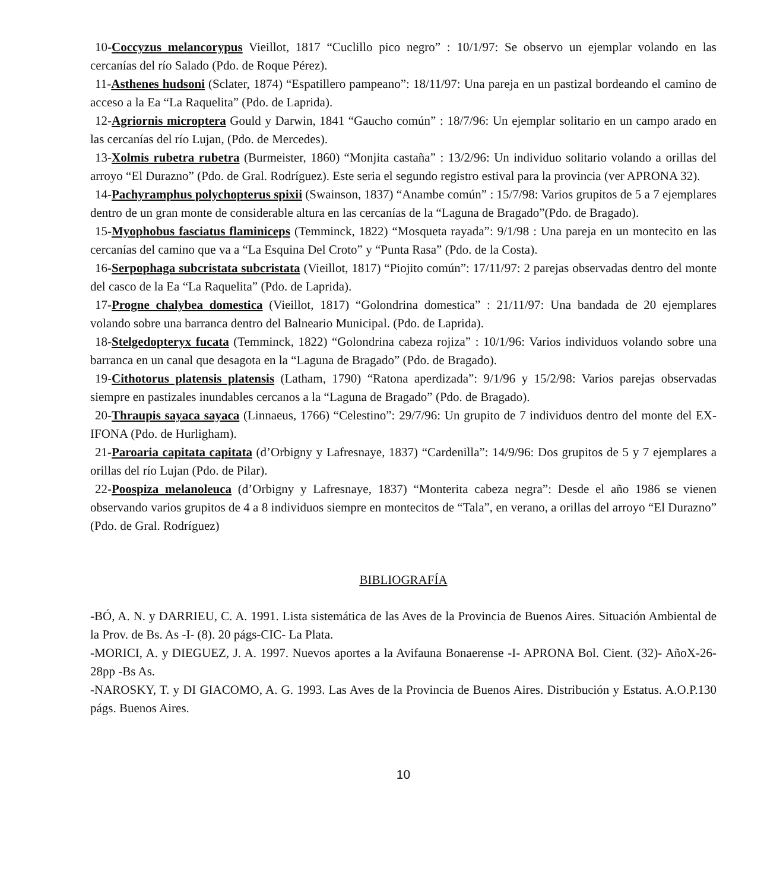10-Coccyzus melancorypus Vieillot, 1817 “Cuclillo pico negro” : 10/1/97: Se observo un ejemplar volando en las cercanías del río Salado (Pdo. de Roque Pérez).
11-Asthenes hudsoni (Sclater, 1874) “Espatillero pampeano”: 18/11/97: Una pareja en un pastizal bordeando el camino de acceso a la Ea “La Raquelita” (Pdo. de Laprida).
12-Agriornis microptera Gould y Darwin, 1841 “Gaucho común” : 18/7/96: Un ejemplar solitario en un campo arado en las cercanías del río Lujan, (Pdo. de Mercedes).
13-Xolmis rubetra rubetra (Burmeister, 1860) “Monjita castaña” : 13/2/96: Un individuo solitario volando a orillas del arroyo “El Durazno” (Pdo. de Gral. Rodríguez). Este seria el segundo registro estival para la provincia (ver APRONA 32).
14-Pachyramphus polychopterus spixii (Swainson, 1837) “Anambe común” : 15/7/98: Varios grupitos de 5 a 7 ejemplares dentro de un gran monte de considerable altura en las cercanías de la “Laguna de Bragado”(Pdo. de Bragado).
15-Myophobus fasciatus flaminiceps (Temminck, 1822) “Mosqueta rayada”: 9/1/98 : Una pareja en un montecito en las cercanías del camino que va a “La Esquina Del Croto” y “Punta Rasa” (Pdo. de la Costa).
16-Serpophaga subcristata subcristata (Vieillot, 1817) “Piojito común”: 17/11/97: 2 parejas observadas dentro del monte del casco de la Ea “La Raquelita” (Pdo. de Laprida).
17-Progne chalybea domestica (Vieillot, 1817) “Golondrina domestica” : 21/11/97: Una bandada de 20 ejemplares volando sobre una barranca dentro del Balneario Municipal. (Pdo. de Laprida).
18-Stelgedopteryx fucata (Temminck, 1822) “Golondrina cabeza rojiza” : 10/1/96: Varios individuos volando sobre una barranca en un canal que desagota en la “Laguna de Bragado” (Pdo. de Bragado).
19-Cithotorus platensis platensis (Latham, 1790) “Ratona aperdizada”: 9/1/96 y 15/2/98: Varios parejas observadas siempre en pastizales inundables cercanos a la “Laguna de Bragado” (Pdo. de Bragado).
20-Thraupis sayaca sayaca (Linnaeus, 1766) “Celestino”: 29/7/96: Un grupito de 7 individuos dentro del monte del EX-IFONA (Pdo. de Hurligham).
21-Paroaria capitata capitata (d’Orbigny y Lafresnaye, 1837) “Cardenilla”: 14/9/96: Dos grupitos de 5 y 7 ejemplares a orillas del río Lujan (Pdo. de Pilar).
22-Poospiza melanoleuca (d’Orbigny y Lafresnaye, 1837) “Monterita cabeza negra”: Desde el año 1986 se vienen observando varios grupitos de 4 a 8 individuos siempre en montecitos de “Tala”, en verano, a orillas del arroyo “El Durazno” (Pdo. de Gral. Rodríguez)
BIBLIOGRAFÍA
-BÓ, A. N. y DARRIEU, C. A. 1991. Lista sistemática de las Aves de la Provincia de Buenos Aires. Situación Ambiental de la Prov. de Bs. As -I- (8). 20 págs-CIC- La Plata.
-MORICI, A. y DIEGUEZ, J. A. 1997. Nuevos aportes a la Avifauna Bonaerense -I- APRONA Bol. Cient. (32)- AñoX-26-28pp -Bs As.
-NAROSKY, T. y DI GIACOMO, A. G. 1993. Las Aves de la Provincia de Buenos Aires. Distribución y Estatus. A.O.P.130 págs. Buenos Aires.
10